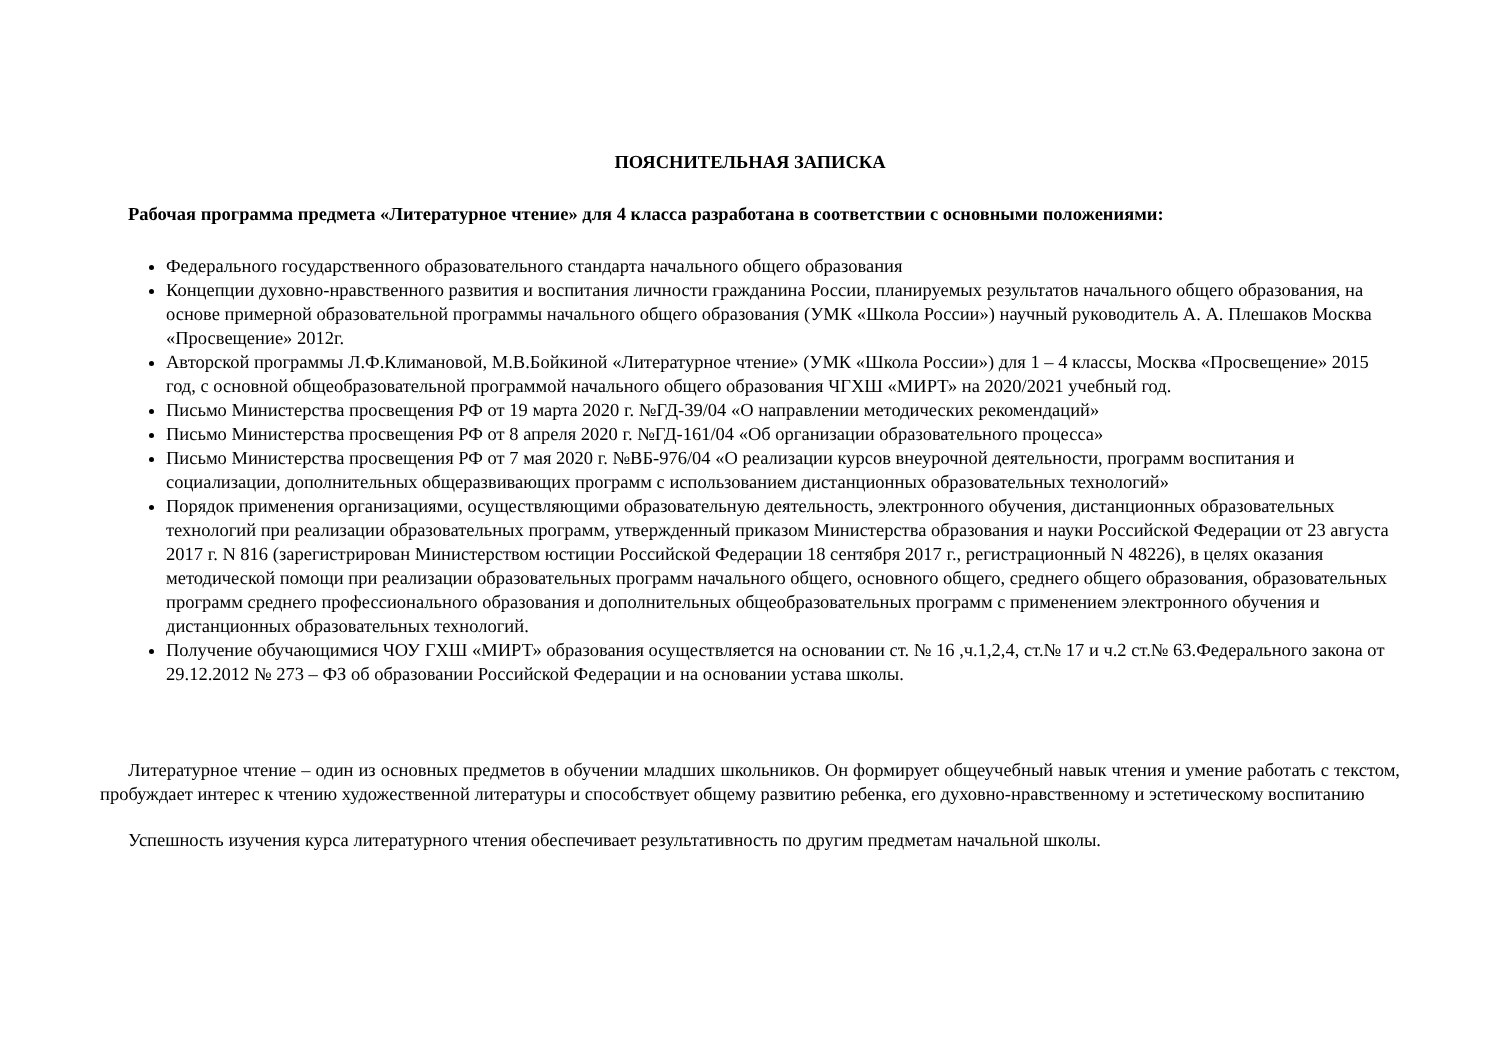ПОЯСНИТЕЛЬНАЯ ЗАПИСКА
Рабочая программа предмета «Литературное чтение» для 4 класса разработана в соответствии с основными положениями:
Федерального государственного образовательного стандарта начального общего образования
Концепции духовно-нравственного развития и воспитания личности гражданина России, планируемых результатов начального общего образования, на основе примерной образовательной программы начального общего образования (УМК «Школа России») научный руководитель А. А. Плешаков Москва «Просвещение» 2012г.
Авторской программы Л.Ф.Климановой, М.В.Бойкиной «Литературное чтение» (УМК «Школа России») для 1 – 4 классы, Москва «Просвещение» 2015 год, с основной общеобразовательной программой начального общего образования ЧГХШ «МИРТ» на 2020/2021 учебный год.
Письмо Министерства просвещения РФ от 19 марта 2020 г. №ГД-39/04 «О направлении методических рекомендаций»
Письмо Министерства просвещения РФ от 8 апреля 2020 г. №ГД-161/04 «Об организации образовательного процесса»
Письмо Министерства просвещения РФ от 7 мая 2020 г. №ВБ-976/04 «О реализации курсов внеурочной деятельности, программ воспитания и социализации, дополнительных общеразвивающих программ с использованием дистанционных образовательных технологий»
Порядок применения организациями, осуществляющими образовательную деятельность, электронного обучения, дистанционных образовательных технологий при реализации образовательных программ, утвержденный приказом Министерства образования и науки Российской Федерации от 23 августа 2017 г. N 816 (зарегистрирован Министерством юстиции Российской Федерации 18 сентября 2017 г., регистрационный N 48226), в целях оказания методической помощи при реализации образовательных программ начального общего, основного общего, среднего общего образования, образовательных программ среднего профессионального образования и дополнительных общеобразовательных программ с применением электронного обучения и дистанционных образовательных технологий.
Получение обучающимися ЧОУ ГХШ «МИРТ» образования осуществляется на основании ст. № 16 ,ч.1,2,4, ст.№ 17 и ч.2 ст.№ 63.Федерального закона от 29.12.2012 № 273 – ФЗ об образовании Российской Федерации и на основании устава школы.
Литературное чтение – один из основных предметов в обучении младших школьников. Он формирует общеучебный навык чтения и умение работать с текстом, пробуждает интерес к чтению художественной литературы и способствует общему развитию ребенка, его духовно-нравственному и эстетическому воспитанию
Успешность изучения курса литературного чтения обеспечивает результативность по другим предметам начальной школы.